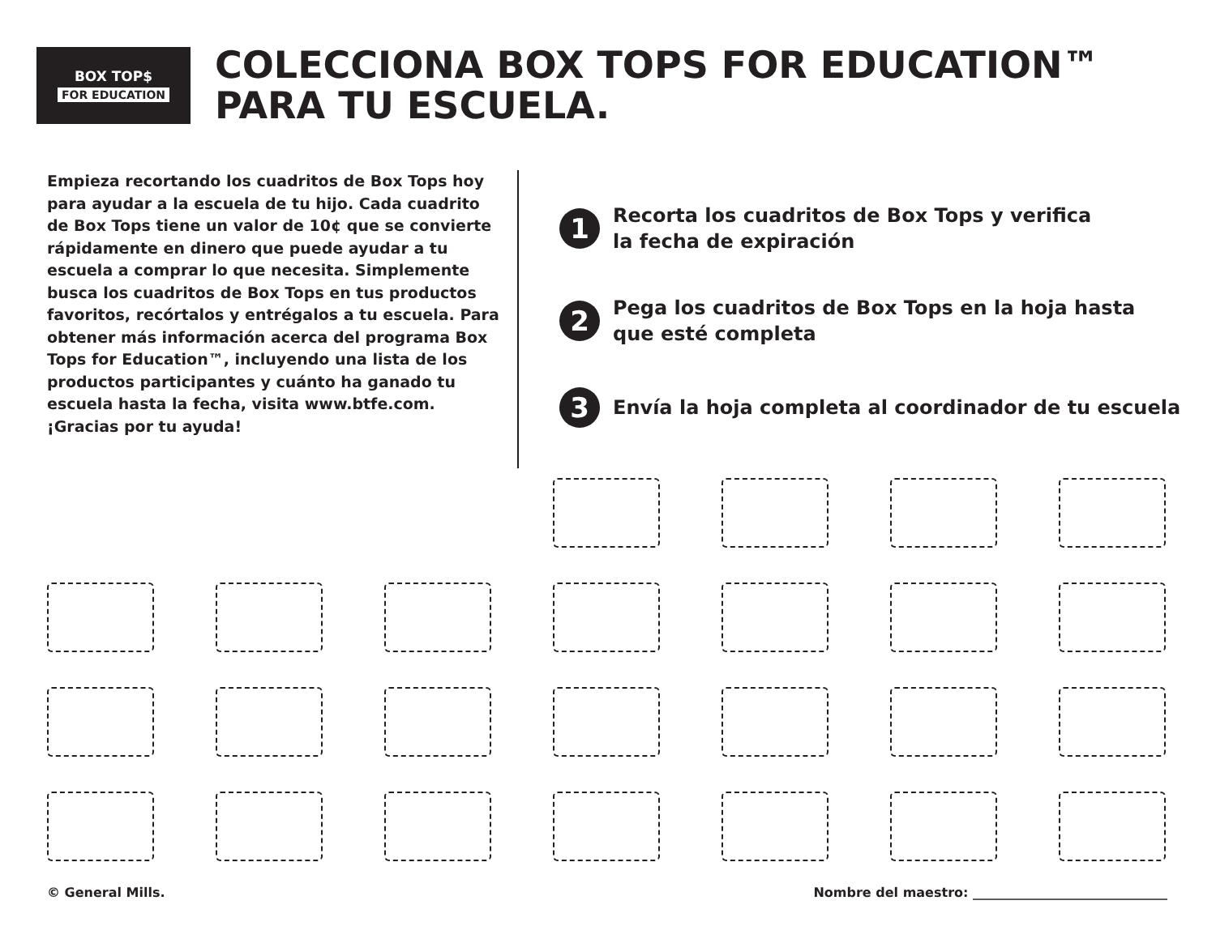BOX TOP$
FOR EDUCATION
COLECCIONA BOX TOPS FOR EDUCATION™
PARA TU ESCUELA.
Empieza recortando los cuadritos de Box Tops hoy para ayudar a la escuela de tu hijo. Cada cuadrito de Box Tops tiene un valor de 10¢ que se convierte rápidamente en dinero que puede ayudar a tu escuela a comprar lo que necesita. Simplemente busca los cuadritos de Box Tops en tus productos favoritos, recórtalos y entrégalos a tu escuela. Para obtener más información acerca del programa Box Tops for Education™, incluyendo una lista de los productos participantes y cuánto ha ganado tu escuela hasta la fecha, visita www.btfe.com. ¡Gracias por tu ayuda!
1
Recorta los cuadritos de Box Tops y verifica
la fecha de expiración
2
Pega los cuadritos de Box Tops en la hoja hasta
que esté completa
3
Envía la hoja completa al coordinador de tu escuela
© General Mills. Nombre del maestro: ______________________________